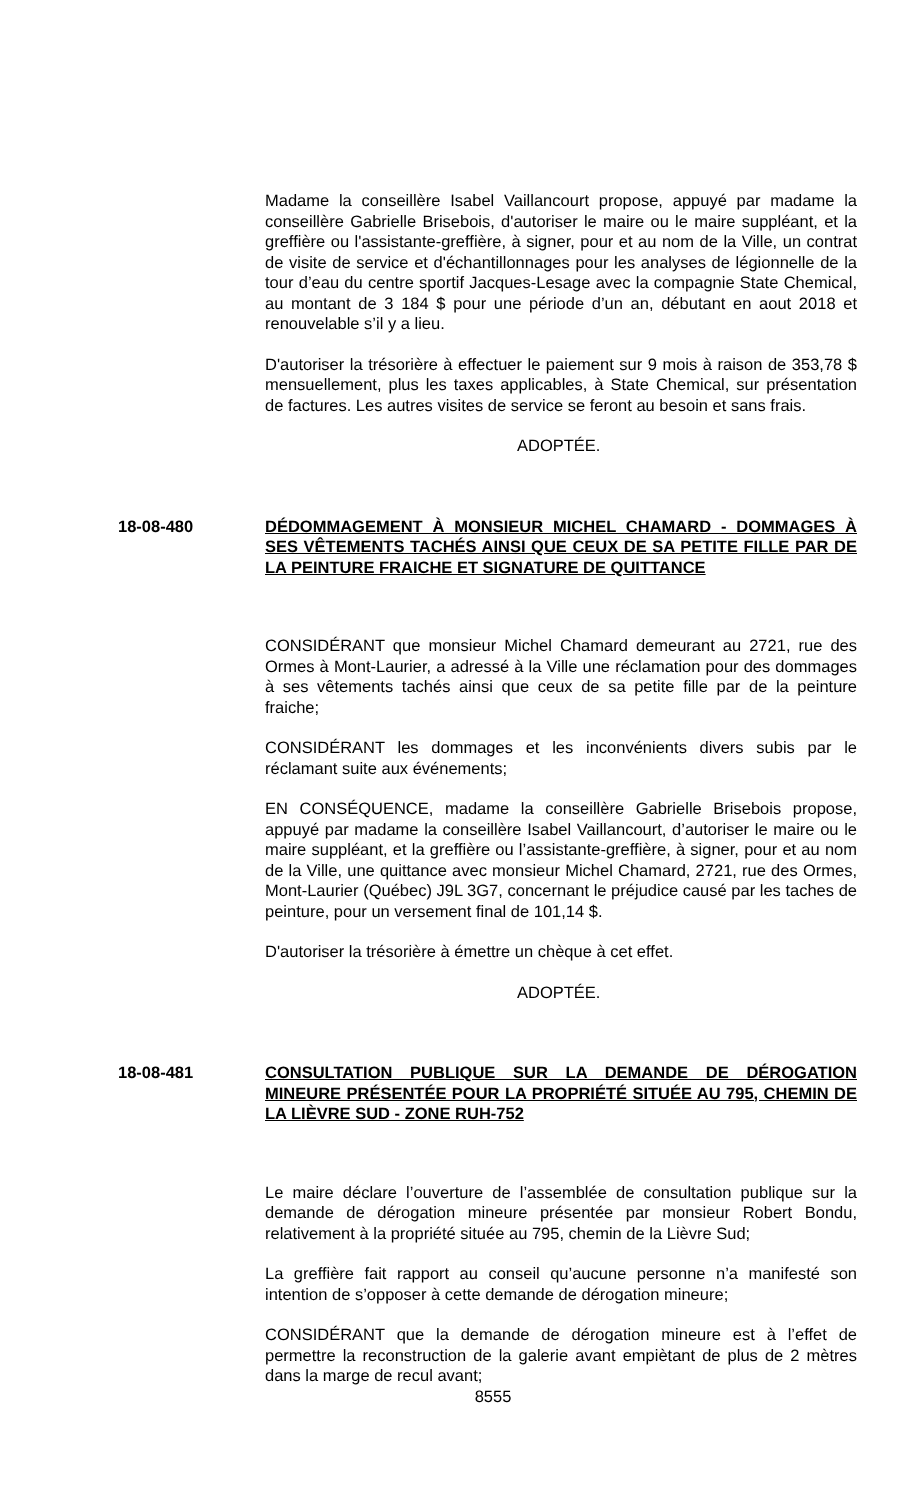Madame la conseillère Isabel Vaillancourt propose, appuyé par madame la conseillère Gabrielle Brisebois, d'autoriser le maire ou le maire suppléant, et la greffière ou l'assistante-greffière, à signer, pour et au nom de la Ville, un contrat de visite de service et d'échantillonnages pour les analyses de légionnelle de la tour d’eau du centre sportif Jacques-Lesage avec la compagnie State Chemical, au montant de 3 184 $ pour une période d’un an, débutant en aout 2018 et renouvelable s’il y a lieu.
D'autoriser la trésorière à effectuer le paiement sur 9 mois à raison de 353,78 $ mensuellement, plus les taxes applicables, à State Chemical, sur présentation de factures. Les autres visites de service se feront au besoin et sans frais.
ADOPTÉE.
18-08-480 DÉDOMMAGEMENT À MONSIEUR MICHEL CHAMARD - DOMMAGES À SES VÊTEMENTS TACHÉS AINSI QUE CEUX DE SA PETITE FILLE PAR DE LA PEINTURE FRAICHE ET SIGNATURE DE QUITTANCE
CONSIDÉRANT que monsieur Michel Chamard demeurant au 2721, rue des Ormes à Mont-Laurier, a adressé à la Ville une réclamation pour des dommages à ses vêtements tachés ainsi que ceux de sa petite fille par de la peinture fraiche;
CONSIDÉRANT les dommages et les inconvénients divers subis par le réclamant suite aux événements;
EN CONSÉQUENCE, madame la conseillère Gabrielle Brisebois propose, appuyé par madame la conseillère Isabel Vaillancourt, d’autoriser le maire ou le maire suppléant, et la greffière ou l’assistante-greffière, à signer, pour et au nom de la Ville, une quittance avec monsieur Michel Chamard, 2721, rue des Ormes, Mont-Laurier (Québec) J9L 3G7, concernant le préjudice causé par les taches de peinture, pour un versement final de 101,14 $.
D'autoriser la trésorière à émettre un chèque à cet effet.
ADOPTÉE.
18-08-481 CONSULTATION PUBLIQUE SUR LA DEMANDE DE DÉROGATION MINEURE PRÉSENTÉE POUR LA PROPRIÉTÉ SITUÉE AU 795, CHEMIN DE LA LIÈVRE SUD - ZONE RUH-752
Le maire déclare l’ouverture de l’assemblée de consultation publique sur la demande de dérogation mineure présentée par monsieur Robert Bondu, relativement à la propriété située au 795, chemin de la Lièvre Sud;
La greffière fait rapport au conseil qu’aucune personne n’a manifesté son intention de s’opposer à cette demande de dérogation mineure;
CONSIDÉRANT que la demande de dérogation mineure est à l’effet de permettre la reconstruction de la galerie avant empiètant de plus de 2 mètres dans la marge de recul avant;
8555